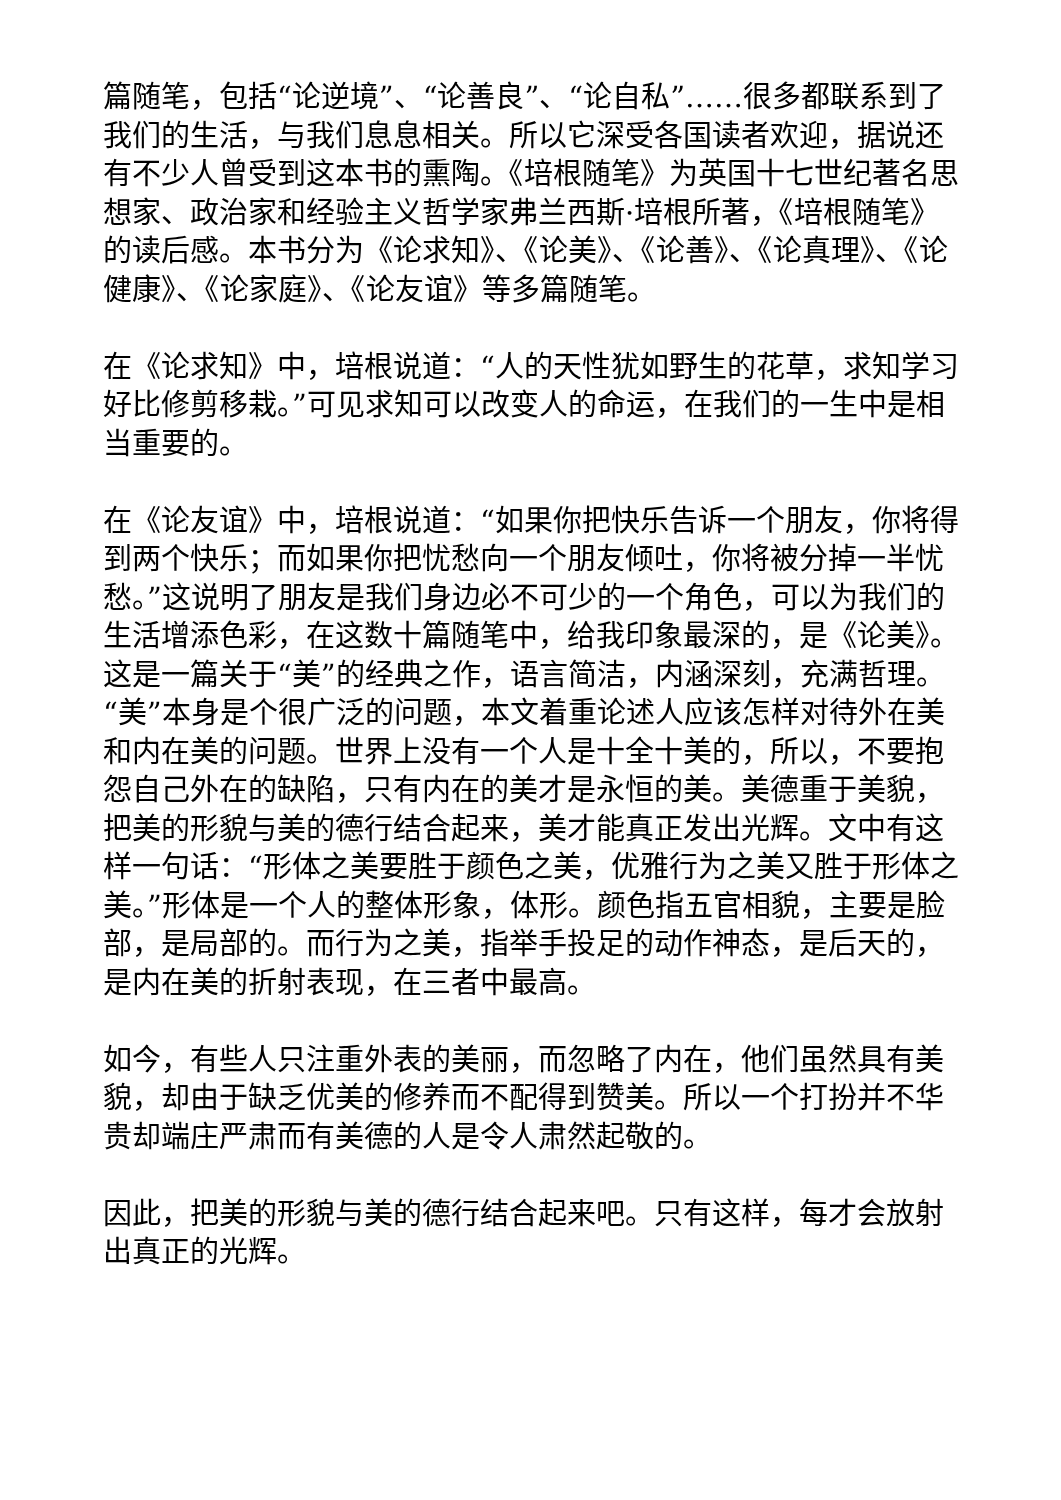篇随笔，包括“论逆境”、“论善良”、“论自私”……很多都联系到了我们的生活，与我们息息相关。所以它深受各国读者欢迎，据说还有不少人曾受到这本书的熏陶。《培根随笔》为英国十七世纪著名思想家、政治家和经验主义哲学家弗兰西斯·培根所著，《培根随笔》的读后感。本书分为《论求知》、《论美》、《论善》、《论真理》、《论健康》、《论家庭》、《论友谊》等多篇随笔。
在《论求知》中，培根说道：“人的天性犹如野生的花草，求知学习好比修剪移栽。”可见求知可以改变人的命运，在我们的一生中是相当重要的。
在《论友谊》中，培根说道：“如果你把快乐告诉一个朋友，你将得到两个快乐；而如果你把忧愁向一个朋友倾吐，你将被分掉一半忧愁。”这说明了朋友是我们身边必不可少的一个角色，可以为我们的生活增添色彩，在这数十篇随笔中，给我印象最深的，是《论美》。这是一篇关于“美”的经典之作，语言简洁，内涵深刻，充满哲理。“美”本身是个很广泛的问题，本文着重论述人应该怎样对待外在美和内在美的问题。世界上没有一个人是十全十美的，所以，不要抱怨自己外在的缺陷，只有内在的美才是永恒的美。美德重于美貌，把美的形貌与美的德行结合起来，美才能真正发出光辉。文中有这样一句话：“形体之美要胜于颜色之美，优雅行为之美又胜于形体之美。”形体是一个人的整体形象，体形。颜色指五官相貌，主要是脸部，是局部的。而行为之美，指举手投足的动作神态，是后天的，是内在美的折射表现，在三者中最高。
如今，有些人只注重外表的美丽，而忽略了内在，他们虽然具有美貌，却由于缺乏优美的修养而不配得到赞美。所以一个打扮并不华贵却端庄严肃而有美德的人是令人肃然起敬的。
因此，把美的形貌与美的德行结合起来吧。只有这样，每才会放射出真正的光辉。